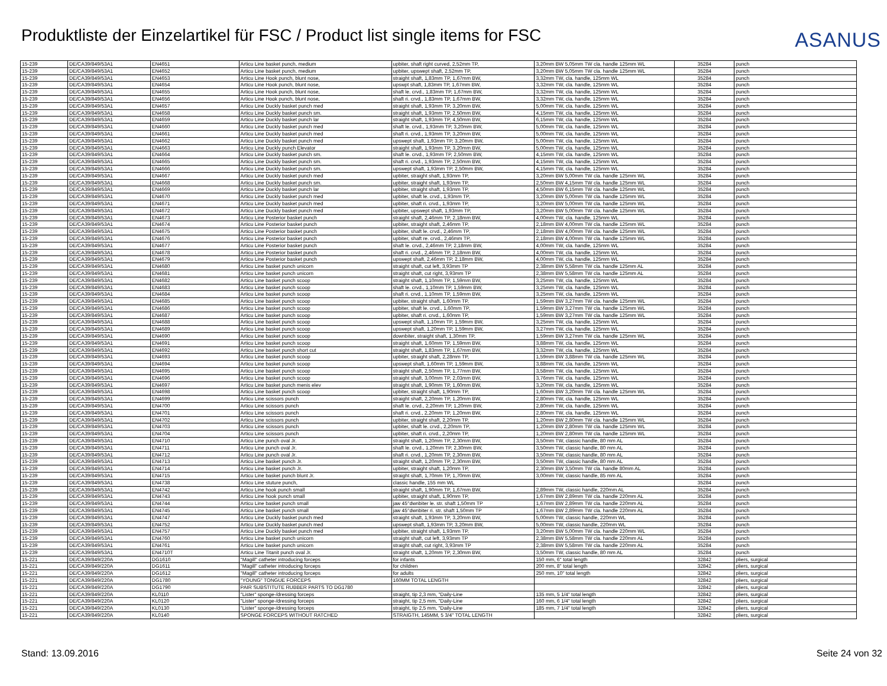Produktliste der Einzelartikel für FSC / Product list single items for FSC
ASANUS
| 15-239 | DE/CA39/849/53A1 | EN4651 | Articu Line basket punch, medium | upbiter, shaft right curved, 2,52mm TP, | 3,20mm BW 5,05mm TW cla. handle 125mm WL | 35284 | punch |
| 15-239 | DE/CA39/849/53A1 | EN4652 | Articu Line basket punch, medium | upbiter, upswept shaft, 2,52mm TP, | 3,20mm BW 5,05mm TW cla. handle 125mm WL | 35284 | punch |
| 15-239 | DE/CA39/849/53A1 | EN4653 | Articu Line Hook punch, blunt nose, | straight shaft, 1,83mm TP, 1,67mm BW, | 3,32mm TW, cla. handle, 125mm WL | 35284 | punch |
| 15-239 | DE/CA39/849/53A1 | EN4654 | Articu Line Hook punch, blunt nose, | upswpt shaft, 1,83mm TP, 1,67mm BW, | 3,32mm TW, cla. handle, 125mm WL | 35284 | punch |
| 15-239 | DE/CA39/849/53A1 | EN4655 | Articu Line Hook punch, blunt nose, | shaft le. crvd., 1,83mm TP, 1,67mm BW, | 3,32mm TW, cla. handle, 125mm WL | 35284 | punch |
| 15-239 | DE/CA39/849/53A1 | EN4656 | Articu Line Hook punch, blunt nose, | shaft ri. crvd., 1,83mm TP, 1,67mm BW, | 3,32mm TW, cla. handle, 125mm WL | 35284 | punch |
| 15-239 | DE/CA39/849/53A1 | EN4657 | Articu Line Duckly basket punch med | straight shaft, 1,93mm TP, 3,20mm BW, | 5,00mm TW, cla. handle, 125mm WL | 35284 | punch |
| 15-239 | DE/CA39/849/53A1 | EN4658 | Articu Line Duckly basket punch sm. | straight shaft, 1,93mm TP, 2,50mm BW, | 4,15mm TW, cla. handle, 125mm WL | 35284 | punch |
| 15-239 | DE/CA39/849/53A1 | EN4659 | Articu Line Duckly basket punch lar | straight shaft, 1,93mm TP, 4,50mm BW, | 6,15mm TW, cla. handle, 125mm WL | 35284 | punch |
| 15-239 | DE/CA39/849/53A1 | EN4660 | Articu Line Duckly basket punch med | shaft le. crvd., 1,93mm TP, 3,20mm BW, | 5,00mm TW, cla. handle, 125mm WL | 35284 | punch |
| 15-239 | DE/CA39/849/53A1 | EN4661 | Articu Line Duckly basket punch med | shaft ri. crvd., 1,93mm TP, 3,20mm BW, | 5,00mm TW, cla. handle, 125mm WL | 35284 | punch |
| 15-239 | DE/CA39/849/53A1 | EN4662 | Articu Line Duckly basket punch med | upswept shaft, 1,93mm TP, 3,20mm BW, | 5,00mm TW, cla. handle, 125mm WL | 35284 | punch |
| 15-239 | DE/CA39/849/53A1 | EN4663 | Articu Line Duckly punch Elevator | straight shaft, 1,93mm TP, 3,20mm BW, | 5,00mm TW, cla. handle, 125mm WL | 35284 | punch |
| 15-239 | DE/CA39/849/53A1 | EN4664 | Articu Line Duckly basket punch sm. | shaft le. crvd., 1,93mm TP, 2,50mm BW, | 4,15mm TW, cla. handle, 125mm WL | 35284 | punch |
| 15-239 | DE/CA39/849/53A1 | EN4665 | Articu Line Duckly basket punch sm. | shaft ri. crvd., 1,93mm TP, 2,50mm BW, | 4,15mm TW, cla. handle, 125mm WL | 35284 | punch |
| 15-239 | DE/CA39/849/53A1 | EN4666 | Articu Line Duckly basket punch sm. | upswept shaft, 1,93mm TP, 2,50mm BW, | 4,15mm TW, cla. handle, 125mm WL | 35284 | punch |
| 15-239 | DE/CA39/849/53A1 | EN4667 | Articu Line Duckly basket punch med | upbiter, straight shaft, 1,93mm TP, | 3,20mm BW 5,00mm TW cla. handle 125mm WL | 35284 | punch |
| 15-239 | DE/CA39/849/53A1 | EN4668 | Articu Line Duckly basket punch sm. | upbiter, straight shaft, 1,93mm TP, | 2,50mm BW 4,15mm TW cla. handle 125mm WL | 35284 | punch |
| 15-239 | DE/CA39/849/53A1 | EN4669 | Articu Line Duckly basket punch lar | upbiter, straight shaft, 1,93mm TP, | 4,50mm BW 6,15mm TW cla. handle 125mm WL | 35284 | punch |
| 15-239 | DE/CA39/849/53A1 | EN4670 | Articu Line Duckly basket punch med | upbiter, shaft le. crvd., 1,93mm TP, | 3,20mm BW 5,00mm TW cla. handle 125mm WL | 35284 | punch |
| 15-239 | DE/CA39/849/53A1 | EN4671 | Articu Line Duckly basket punch med | upbiter, shaft ri. crvd., 1,93mm TP, | 3,20mm BW 5,00mm TW cla. handle 125mm WL | 35284 | punch |
| 15-239 | DE/CA39/849/53A1 | EN4672 | Articu Line Duckly basket punch med | upbiter, upswept shaft, 1,93mm TP, | 3,20mm BW 5,00mm TW cla. handle 125mm WL | 35284 | punch |
| 15-239 | DE/CA39/849/53A1 | EN4673 | Articu Line Posterior basket punch | straight shaft, 2,46mm TP, 2,18mm BW, | 4,00mm TW, cla. handle, 125mm WL | 35284 | punch |
| 15-239 | DE/CA39/849/53A1 | EN4674 | Articu Line Posterior basket punch | upbiter, straight shaft, 2,46mm TP, | 2,18mm BW 4,00mm TW cla. handle 125mm WL | 35284 | punch |
| 15-239 | DE/CA39/849/53A1 | EN4675 | Articu Line Posterior basket punch | upbiter, shaft le. crvd., 2,46mm TP, | 2,18mm BW 4,00mm TW cla. handle 125mm WL | 35284 | punch |
| 15-239 | DE/CA39/849/53A1 | EN4676 | Articu Line Posterior basket punch | upbiter, shaft re. crvd., 2,46mm TP, | 2,18mm BW 4,00mm TW cla. handle 125mm WL | 35284 | punch |
| 15-239 | DE/CA39/849/53A1 | EN4677 | Articu Line Posterior basket punch | shaft le. crvd., 2,46mm TP, 2,18mm BW, | 4,00mm TW, cla. handle, 125mm WL | 35284 | punch |
| 15-239 | DE/CA39/849/53A1 | EN4678 | Articu Line Posterior basket punch | shaft ri. crvd., 2,46mm TP, 2,18mm BW, | 4,00mm TW, cla. handle, 125mm WL | 35284 | punch |
| 15-239 | DE/CA39/849/53A1 | EN4679 | Articu Line Posterior basket punch | upswept shaft, 2,46mm TP, 2,18mm BW, | 4,00mm TW, cla. handle, 125mm WL | 35284 | punch |
| 15-239 | DE/CA39/849/53A1 | EN4680 | Articu Line basket punch unicorn | straight shaft, cut left, 3,93mm TP | 2,38mm BW 5,58mm TW cla. handle 125mm AL | 35284 | punch |
| 15-239 | DE/CA39/849/53A1 | EN4681 | Articu Line basket punch unicorn | straight shaft, cut right, 3,93mm TP | 2,38mm BW 5,58mm TW cla. handle 125mm AL | 35284 | punch |
| 15-239 | DE/CA39/849/53A1 | EN4682 | Articu Line basket punch scoop | straight shaft, 1,10mm TP, 1,59mm BW, | 3,25mm TW, cla. handle, 125mm WL | 35284 | punch |
| 15-239 | DE/CA39/849/53A1 | EN4683 | Articu Line basket punch scoop | shaft le. crvd., 1,10mm TP, 1,59mm BW, | 3,25mm TW, cla. handle, 125mm WL | 35284 | punch |
| 15-239 | DE/CA39/849/53A1 | EN4684 | Articu Line basket punch scoop | shaft ri. crvd., 1,10mm TP, 1,59mm BW, | 3,25mm TW, cla. handle, 125mm WL | 35284 | punch |
| 15-239 | DE/CA39/849/53A1 | EN4685 | Articu Line basket punch scoop | upbiter, straight shaft, 1,60mm TP, | 1,59mm BW 3,27mm TW cla. handle 125mm WL | 35284 | punch |
| 15-239 | DE/CA39/849/53A1 | EN4686 | Articu Line basket punch scoop | upbiter, shaft le. crvd., 1,60mm TP, | 1,59mm BW 3,27mm TW cla. handle 125mm WL | 35284 | punch |
| 15-239 | DE/CA39/849/53A1 | EN4687 | Articu Line basket punch scoop | upbiter, shaft ri. crvd., 1,60mm TP, | 1,59mm BW 3,27mm TW cla. handle 125mm WL | 35284 | punch |
| 15-239 | DE/CA39/849/53A1 | EN4688 | Articu Line basket punch scoop | upswept shaft, 1,10mm TP, 1,59mm BW, | 3,25mm TW, cla. handle, 125mm WL | 35284 | punch |
| 15-239 | DE/CA39/849/53A1 | EN4689 | Articu Line basket punch scoop | upswept shaft, 1,20mm TP, 1,59mm BW, | 3,27mm TW, cla. handle, 125mm WL | 35284 | punch |
| 15-239 | DE/CA39/849/53A1 | EN4690 | Articu Line basket punch scoop | downbiter, straight shaft, 1,30mm TP, | 1,59mm BW 3,27mm TW cla. handle 125mm WL | 35284 | punch |
| 15-239 | DE/CA39/849/53A1 | EN4691 | Articu Line basket punch scoop | straight shaft, 1,60mm TP, 1,59mm BW, | 3,88mm TW, cla. handle, 125mm WL | 35284 | punch |
| 15-239 | DE/CA39/849/53A1 | EN4692 | Articu Line basket punch short cut | straight shaft, 1,83mm TP, 1,67mm BW, | 3,32mm TW, cla. handle, 125mm WL | 35284 | punch |
| 15-239 | DE/CA39/849/53A1 | EN4693 | Articu Line basket punch scoop | upbiter, straight shaft, 2,28mm TP, | 1,59mm BW 3,88mm TW cla. handle 125mm WL | 35284 | punch |
| 15-239 | DE/CA39/849/53A1 | EN4694 | Articu Line basket punch scoop | upswept shaft, 1,60mm TP, 1,59mm BW, | 3,88mm TW, cla. handle, 125mm WL | 35284 | punch |
| 15-239 | DE/CA39/849/53A1 | EN4695 | Articu Line basket punch scoop | straight shaft, 2,50mm TP, 1,77mm BW, | 3,58mm TW, cla. handle, 125mm WL | 35284 | punch |
| 15-239 | DE/CA39/849/53A1 | EN4696 | Articu Line basket punch scoop | straight shaft, 3,00mm TP, 2,03mm BW, | 3,76mm TW, cla. handle, 125mm WL | 35284 | punch |
| 15-239 | DE/CA39/849/53A1 | EN4697 | Articu Line basket punch menis elev | straight shaft, 1,90mm TP, 1,60mm BW, | 3,20mm TW, cla. handle, 125mm WL | 35284 | punch |
| 15-239 | DE/CA39/849/53A1 | EN4698 | Articu Line basket punch scoop | upbiter, straight shaft, 1,90mm TP, | 1,60mm BW 3,20mm TW cla. handle 125mm WL | 35284 | punch |
| 15-239 | DE/CA39/849/53A1 | EN4699 | Articu Line scissors punch | straight shaft, 2,20mm TP, 1,20mm BW, | 2,80mm TW, cla. handle, 125mm WL | 35284 | punch |
| 15-239 | DE/CA39/849/53A1 | EN4700 | Articu Line scissors punch | shaft le. crvd., 2,20mm TP, 1,20mm BW, | 2,80mm TW, cla. handle, 125mm WL | 35284 | punch |
| 15-239 | DE/CA39/849/53A1 | EN4701 | Articu Line scissors punch | shaft ri. crvd., 2,20mm TP, 1,20mm BW, | 2,80mm TW, cla. handle, 125mm WL | 35284 | punch |
| 15-239 | DE/CA39/849/53A1 | EN4702 | Articu Line scissors punch | upbiter, straight shaft, 2,20mm TP, | 1,20mm BW 2,80mm TW cla. handle 125mm WL | 35284 | punch |
| 15-239 | DE/CA39/849/53A1 | EN4703 | Articu Line scissors punch | upbiter, shaft le. crvd., 2,20mm TP, | 1,20mm BW 2,80mm TW cla. handle 125mm WL | 35284 | punch |
| 15-239 | DE/CA39/849/53A1 | EN4704 | Articu Line scissors punch | upbiter, shaft ri. crvd., 2,20mm TP, | 1,20mm BW 2,80mm TW cla. handle 125mm WL | 35284 | punch |
| 15-239 | DE/CA39/849/53A1 | EN4710 | Articu Line punch oval Jr. | straight shaft, 1,20mm TP, 2,30mm BW, | 3,50mm TW, classic handle, 80 mm AL | 35284 | punch |
| 15-239 | DE/CA39/849/53A1 | EN4711 | Articu Line punch oval Jr. | shaft le. crvd., 1,20mm TP, 2,30mm BW, | 3,50mm TW, classic handle, 80 mm AL | 35284 | punch |
| 15-239 | DE/CA39/849/53A1 | EN4712 | Articu Line punch oval Jr. | shaft ri. crvd., 1,20mm TP, 2,30mm BW, | 3,50mm TW, classic handle, 80 mm AL | 35284 | punch |
| 15-239 | DE/CA39/849/53A1 | EN4713 | Articu Line basket punch Jr. | straight shaft, 1,20mm TP, 2,30mm BW, | 3,50mm TW, classic handle, 80 mm AL | 35284 | punch |
| 15-239 | DE/CA39/849/53A1 | EN4714 | Articu Line basket punch Jr. | upbiter, straight shaft, 1,20mm TP, | 2,30mm BW 3,50mm TW cla. handle 80mm AL | 35284 | punch |
| 15-239 | DE/CA39/849/53A1 | EN4715 | Articu Line basket punch blunt Jr. | straight shaft, 1,70mm TP, 1,70mm BW, | 3,00mm TW, classic handle, 85 mm AL | 35284 | punch |
| 15-239 | DE/CA39/849/53A1 | EN4738 | Articu Line stuture punch, | classic handle, 155 mm WL | | 35284 | punch |
| 15-239 | DE/CA39/849/53A1 | EN4742 | Articu Line hook punch small | straight shaft, 1,90mm TP, 1,67mm BW, | 2,89mm TW, classic handle, 220mm AL | 35284 | punch |
| 15-239 | DE/CA39/849/53A1 | EN4743 | Articu Line hook punch small | upbiter, straight shaft, 1,90mm TP, | 1,67mm BW 2,89mm TW cla. handle 220mm AL | 35284 | punch |
| 15-239 | DE/CA39/849/53A1 | EN4744 | Articu Line basket punch small | jaw 45°dwnbiter le. str. shaft 1,50mm TP | 1,67mm BW 2,89mm TW cla. handle 220mm AL | 35284 | punch |
| 15-239 | DE/CA39/849/53A1 | EN4745 | Articu Line basket punch small | jaw 45°dwnbiter ri. str. shaft 1,50mm TP | 1,67mm BW 2,89mm TW cla. handle 220mm AL | 35284 | punch |
| 15-239 | DE/CA39/849/53A1 | EN4747 | Articu Line Duckly basket punch med | straight shaft, 1,93mm TP, 3,20mm BW, | 5,00mm TW, classic handle, 220mm WL | 35284 | punch |
| 15-239 | DE/CA39/849/53A1 | EN4752 | Articu Line Duckly basket punch med | upswept shaft, 1,93mm TP, 3,20mm BW, | 5,00mm TW, classic handle, 220mm WL | 35284 | punch |
| 15-239 | DE/CA39/849/53A1 | EN4757 | Articu Line Duckly basket punch med | upbiter, straight shaft, 1,93mm TP, | 3,20mm BW 5,00mm TW cla. handle 220mm WL | 35284 | punch |
| 15-239 | DE/CA39/849/53A1 | EN4760 | Articu Line basket punch unicorn | straight shaft, cut left, 3,93mm TP | 2,38mm BW 5,58mm TW cla. handle 220mm AL | 35284 | punch |
| 15-239 | DE/CA39/849/53A1 | EN4761 | Articu Line basket punch unicorn | straight shaft, cut right, 3,93mm TP | 2,38mm BW 5,58mm TW cla. handle 220mm AL | 35284 | punch |
| 15-239 | DE/CA39/849/53A1 | EN4710T | Articu Line Titanit punch oval Jr. | straight shaft, 1,20mm TP, 2,30mm BW, | 3,50mm TW, classic handle, 80 mm AL | 35284 | punch |
| 15-221 | DE/CA39/849/220A | DG1610 | "Magill" catheter introducing forceps | for infants | 150 mm, 6" total length | 32842 | pliers, surgical |
| 15-221 | DE/CA39/849/220A | DG1611 | "Magill" catheter introducing forceps | for children | 200 mm, 8" total length | 32842 | pliers, surgical |
| 15-221 | DE/CA39/849/220A | DG1612 | "Magill" catheter introducing forceps | for adults | 250 mm, 10" total length | 32842 | pliers, surgical |
| 15-221 | DE/CA39/849/220A | DG1780 | "YOUNG" TONGUE FORCEPS | 160MM TOTAL LENGTH | | 32842 | pliers, surgical |
| 15-221 | DE/CA39/849/220A | DG1790 | PAIR SUBSTITUTE RUBBER PARTS TO DG1780 | | | 32842 | pliers, surgical |
| 15-221 | DE/CA39/849/220A | KL0110 | "Lister" sponge-/dressing forceps | straight, tip 2,3 mm, "Daily-Line | 135 mm, 5 1/4" total length | 32842 | pliers, surgical |
| 15-221 | DE/CA39/849/220A | KL0120 | "Lister" sponge-/dressing forceps | straight, tip 2,5 mm, "Daily-Line | 160 mm, 6 1/4" total length | 32842 | pliers, surgical |
| 15-221 | DE/CA39/849/220A | KL0130 | "Lister" sponge-/dressing forceps | straight, tip 2,5 mm, "Daily-Line | 185 mm, 7 1/4" total length | 32842 | pliers, surgical |
| 15-221 | DE/CA39/849/220A | KL0140 | SPONGE FORCEPS WITHOUT RATCHED | STRAIGTH, 145MM, 5 3/4" TOTAL LENGTH | | 32842 | pliers, surgical |
Stand: 13.09.2016 Seite 24 von 32